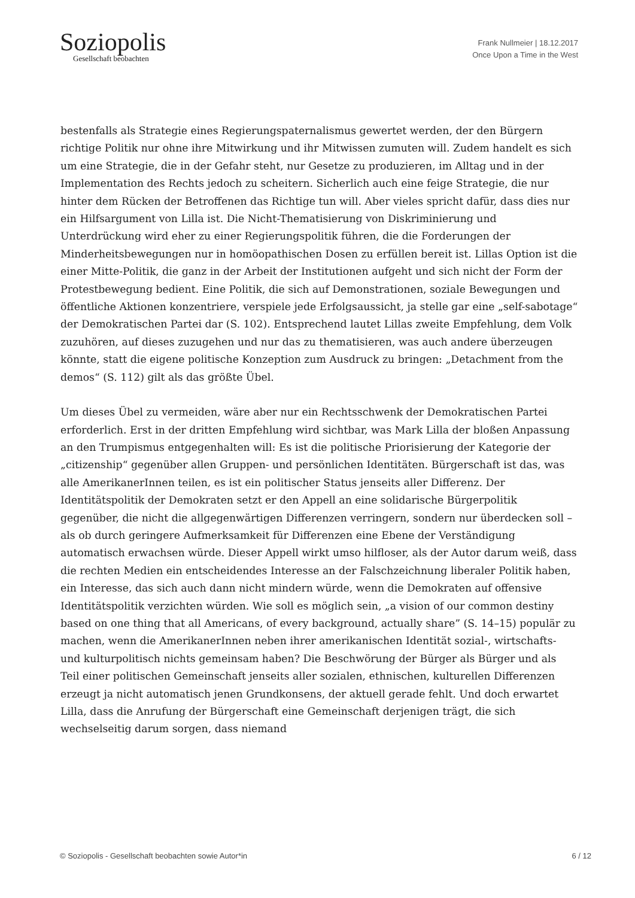Soziopolis
Gesellschaft beobachten
Frank Nullmeier | 18.12.2017
Once Upon a Time in the West
bestenfalls als Strategie eines Regierungspaternalismus gewertet werden, der den Bürgern richtige Politik nur ohne ihre Mitwirkung und ihr Mitwissen zumuten will. Zudem handelt es sich um eine Strategie, die in der Gefahr steht, nur Gesetze zu produzieren, im Alltag und in der Implementation des Rechts jedoch zu scheitern. Sicherlich auch eine feige Strategie, die nur hinter dem Rücken der Betroffenen das Richtige tun will. Aber vieles spricht dafür, dass dies nur ein Hilfsargument von Lilla ist. Die Nicht-Thematisierung von Diskriminierung und Unterdrückung wird eher zu einer Regierungspolitik führen, die die Forderungen der Minderheitsbewegungen nur in homöopathischen Dosen zu erfüllen bereit ist. Lillas Option ist die einer Mitte-Politik, die ganz in der Arbeit der Institutionen aufgeht und sich nicht der Form der Protestbewegung bedient. Eine Politik, die sich auf Demonstrationen, soziale Bewegungen und öffentliche Aktionen konzentriere, verspiele jede Erfolgsaussicht, ja stelle gar eine „self-sabotage“ der Demokratischen Partei dar (S. 102). Entsprechend lautet Lillas zweite Empfehlung, dem Volk zuzuhören, auf dieses zuzugehen und nur das zu thematisieren, was auch andere überzeugen könnte, statt die eigene politische Konzeption zum Ausdruck zu bringen: „Detachment from the demos“ (S. 112) gilt als das größte Übel.
Um dieses Übel zu vermeiden, wäre aber nur ein Rechtsschwenk der Demokratischen Partei erforderlich. Erst in der dritten Empfehlung wird sichtbar, was Mark Lilla der bloßen Anpassung an den Trumpismus entgegenhalten will: Es ist die politische Priorisierung der Kategorie der „citizenship“ gegenüber allen Gruppen- und persönlichen Identitäten. Bürgerschaft ist das, was alle AmerikanerInnen teilen, es ist ein politischer Status jenseits aller Differenz. Der Identitätspolitik der Demokraten setzt er den Appell an eine solidarische Bürgerpolitik gegenüber, die nicht die allgegenwärtigen Differenzen verringern, sondern nur überdecken soll – als ob durch geringere Aufmerksamkeit für Differenzen eine Ebene der Verständigung automatisch erwachsen würde. Dieser Appell wirkt umso hilfloser, als der Autor darum weiß, dass die rechten Medien ein entscheidendes Interesse an der Falschzeichnung liberaler Politik haben, ein Interesse, das sich auch dann nicht mindern würde, wenn die Demokraten auf offensive Identitätspolitik verzichten würden. Wie soll es möglich sein, „a vision of our common destiny based on one thing that all Americans, of every background, actually share” (S. 14–15) populär zu machen, wenn die AmerikanerInnen neben ihrer amerikanischen Identität sozial-, wirtschafts- und kulturpolitisch nichts gemeinsam haben? Die Beschwörung der Bürger als Bürger und als Teil einer politischen Gemeinschaft jenseits aller sozialen, ethnischen, kulturellen Differenzen erzeugt ja nicht automatisch jenen Grundkonsens, der aktuell gerade fehlt. Und doch erwartet Lilla, dass die Anrufung der Bürgerschaft eine Gemeinschaft derjenigen trägt, die sich wechselseitig darum sorgen, dass niemand
© Soziopolis - Gesellschaft beobachten sowie Autor*in 6 / 12